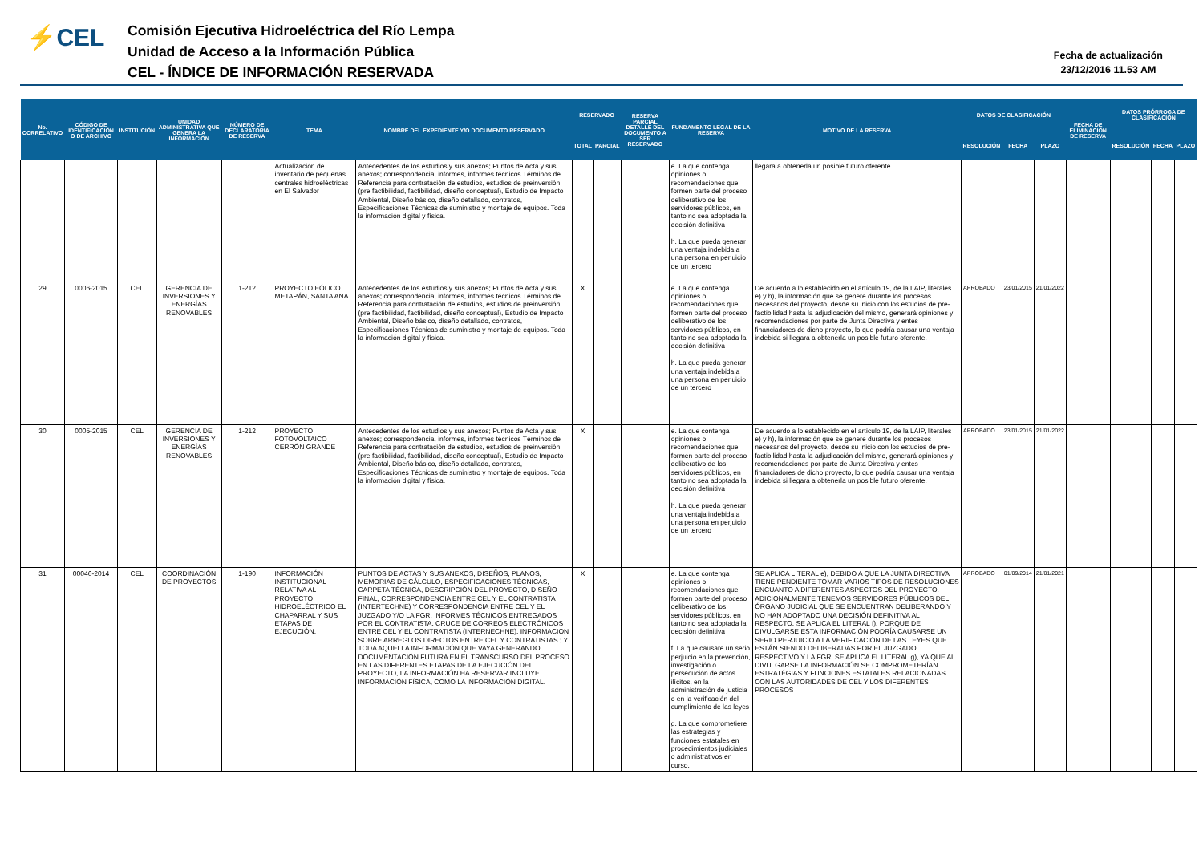⚡CEL
Comisión Ejecutiva Hidroeléctrica del Río Lempa
Unidad de Acceso a la Información Pública
CEL - ÍNDICE DE INFORMACIÓN RESERVADA
Fecha de actualización
23/12/2016 11.53 AM
| No. CORRELATIVO | CÓDIGO DE IDENTIFICACIÓN O DE ARCHIVO | INSTITUCIÓN | UNIDAD ADMINISTRATIVA QUE GENERA LA INFORMACIÓN | NÚMERO DE DECLARATORIA DE RESERVA | TEMA | NOMBRE DEL EXPEDIENTE Y/O DOCUMENTO RESERVADO | RESERVADO | | RESERVA PARCIAL DETALLE DEL DOCUMENTO A SER RESERVADO | FUNDAMENTO LEGAL DE LA RESERVA | MOTIVO DE LA RESERVA | DATOS DE CLASIFICACIÓN | | | FECHA DE ELIMINACIÓN DE RESERVA | DATOS PRÓRROGA DE CLASIFICACIÓN | | |
| --- | --- | --- | --- | --- | --- | --- | --- | --- | --- | --- | --- | --- | --- | --- | --- | --- | --- | --- |
| | | | | | | | TOTAL | PARCIAL | | | | RESOLUCIÓN | FECHA | PLAZO | | RESOLUCIÓN | FECHA | PLAZO |
| | | | | | Actualización de inventario de pequeñas centrales hidroeléctricas en El Salvador | Antecedentes de los estudios y sus anexos; Puntos de Acta y sus anexos; correspondencia, informes, informes técnicos Términos de Referencia para contratación de estudios, estudios de preinversión (pre factibilidad, factibilidad, diseño conceptual), Estudio de Impacto Ambiental, Diseño básico, diseño detallado, contratos, Especificaciones Técnicas de suministro y montaje de equipos. Toda la información digital y física. | | | | e. La que contenga opiniones o recomendaciones que formen parte del proceso deliberativo de los servidores públicos, en tanto no sea adoptada la decisión definitiva h. La que pueda generar una ventaja indebida a una persona en perjuicio de un tercero | llegara a obtenerla un posible futuro oferente. | | | | | | | |
| 29 | 0006-2015 | CEL | GERENCIA DE INVERSIONES Y ENERGÍAS RENOVABLES | 1-212 | PROYECTO EÓLICO METAPÁN, SANTA ANA | Antecedentes de los estudios y sus anexos; Puntos de Acta y sus anexos; correspondencia, informes, informes técnicos Términos de Referencia para contratación de estudios, estudios de preinversión (pre factibilidad, factibilidad, diseño conceptual), Estudio de Impacto Ambiental, Diseño básico, diseño detallado, contratos, Especificaciones Técnicas de suministro y montaje de equipos. Toda la información digital y física. | X | | | e. La que contenga opiniones o recomendaciones que formen parte del proceso deliberativo de los servidores públicos, en tanto no sea adoptada la decisión definitiva h. La que pueda generar una ventaja indebida a una persona en perjuicio de un tercero | De acuerdo a lo establecido en el artículo 19, de la LAIP, literales e) y h), la información que se genere durante los procesos necesarios del proyecto, desde su inicio con los estudios de pre-factibilidad hasta la adjudicación del mismo, generará opiniones y recomendaciones por parte de Junta Directiva y entes financiadores de dicho proyecto, lo que podría causar una ventaja indebida si llegara a obtenerla un posible futuro oferente. | APROBADO | 23/01/2015 | 21/01/2022 | | | | |
| 30 | 0005-2015 | CEL | GERENCIA DE INVERSIONES Y ENERGÍAS RENOVABLES | 1-212 | PROYECTO FOTOVOLTAICO CERRÓN GRANDE | Antecedentes de los estudios y sus anexos; Puntos de Acta y sus anexos; correspondencia, informes, informes técnicos Términos de Referencia para contratación de estudios, estudios de preinversión (pre factibilidad, factibilidad, diseño conceptual), Estudio de Impacto Ambiental, Diseño básico, diseño detallado, contratos, Especificaciones Técnicas de suministro y montaje de equipos. Toda la información digital y física. | X | | | e. La que contenga opiniones o recomendaciones que formen parte del proceso deliberativo de los servidores públicos, en tanto no sea adoptada la decisión definitiva h. La que pueda generar una ventaja indebida a una persona en perjuicio de un tercero | De acuerdo a lo establecido en el artículo 19, de la LAIP, literales e) y h), la información que se genere durante los procesos necesarios del proyecto, desde su inicio con los estudios de pre-factibilidad hasta la adjudicación del mismo, generará opiniones y recomendaciones por parte de Junta Directiva y entes financiadores de dicho proyecto, lo que podría causar una ventaja indebida si llegara a obtenerla un posible futuro oferente. | APROBADO | 23/01/2015 | 21/01/2022 | | | | |
| 31 | 00046-2014 | CEL | COORDINACIÓN DE PROYECTOS | 1-190 | INFORMACIÓN INSTITUCIONAL RELATIVA AL PROYECTO HIDROELÉCTRICO EL CHAPARRAL Y SUS ETAPAS DE EJECUCIÓN. | PUNTOS DE ACTAS Y SUS ANEXOS, DISEÑOS, PLANOS, MEMORIAS DE CÁLCULO, ESPECIFICACIONES TÉCNICAS, CARPETA TÉCNICA, DESCRIPCIÓN DEL PROYECTO, DISEÑO FINAL, CORRESPONDENCIA ENTRE CEL Y EL CONTRATISTA (INTERTECHNE) Y CORRESPONDENCIA ENTRE CEL Y EL JUZGADO Y/O LA FGR, INFORMES TÉCNICOS ENTREGADOS POR EL CONTRATISTA, CRUCE DE CORREOS ELECTRÓNICOS ENTRE CEL Y EL CONTRATISTA (INTERNECHNE), INFORMACION SOBRE ARREGLOS DIRECTOS ENTRE CEL Y CONTRATISTAS ; Y TODA AQUELLA INFORMACIÓN QUE VAYA GENERANDO DOCUMENTACIÓN FUTURA EN EL TRANSCURSO DEL PROCESO EN LAS DIFERENTES ETAPAS DE LA EJECUCIÓN DEL PROYECTO, LA INFORMACIÓN HA RESERVAR INCLUYE INFORMACIÓN FÍSICA, COMO LA INFORMACIÓN DIGITAL. | X | | | e. La que contenga opiniones o recomendaciones que formen parte del proceso deliberativo de los servidores públicos, en tanto no sea adoptada la decisión definitiva f. La que causare un serio perjuicio en la prevención, investigación o persecución de actos ilícitos, en la administración de justicia o en la verificación del cumplimiento de las leyes g. La que comprometiere las estrategias y funciones estatales en procedimientos judiciales o administrativos en curso. | SE APLICA LITERAL e), DEBIDO A QUE LA JUNTA DIRECTIVA TIENE PENDIENTE TOMAR VARIOS TIPOS DE RESOLUCIONES ENCUANTO A DIFERENTES ASPECTOS DEL PROYECTO. ADICIONALMENTE TENEMOS SERVIDORES PÚBLICOS DEL ÓRGANO JUDICIAL QUE SE ENCUENTRAN DELIBERANDO Y NO HAN ADOPTADO UNA DECISIÓN DEFINITIVA AL RESPECTO. SE APLICA EL LITERAL f), PORQUE DE DIVULGARSE ESTA INFORMACIÓN PODRÍA CAUSARSE UN SERIO PERJUICIO A LA VERIFICACIÓN DE LAS LEYES QUE ESTÁN SIENDO DELIBERADAS POR EL JUZGADO RESPECTIVO Y LA FGR. SE APLICA EL LITERAL g), YA QUE AL DIVULGARSE LA INFORMACIÓN SE COMPROMETERÍAN ESTRATÉGIAS Y FUNCIONES ESTATALES RELACIONADAS CON LAS AUTORIDADES DE CEL Y LOS DIFERENTES PROCESOS | APROBADO | 01/09/2014 | 21/01/2021 | | | | |